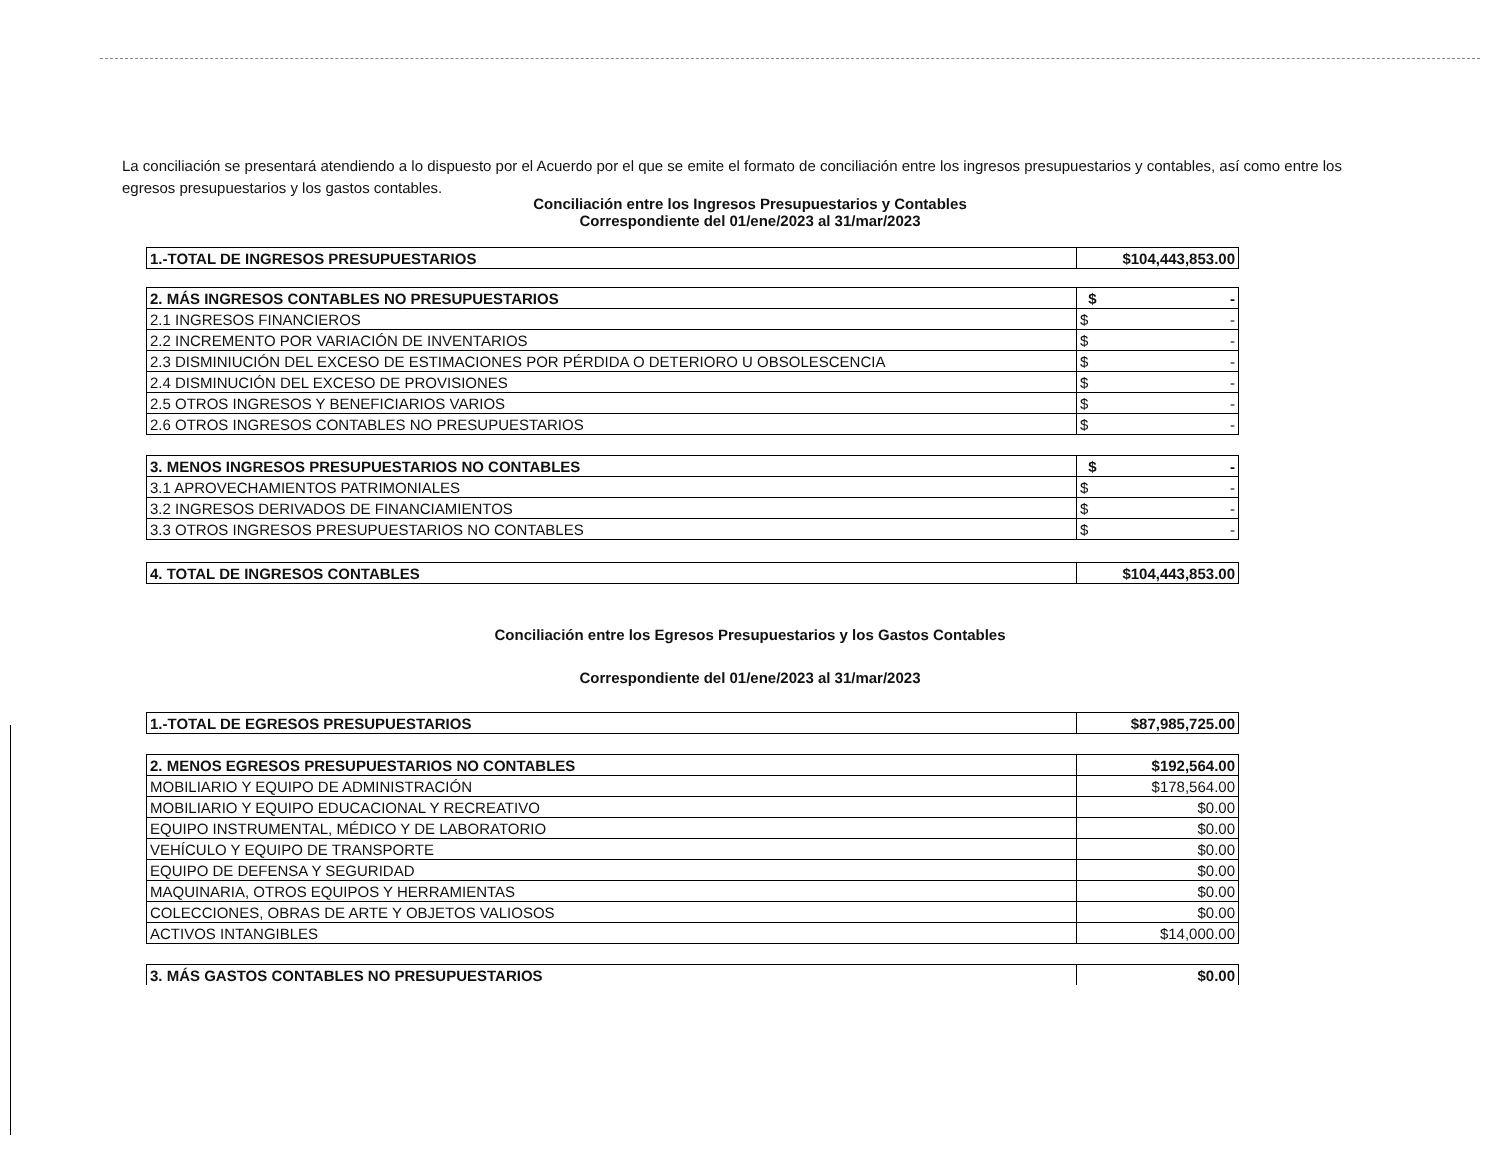La conciliación se presentará atendiendo a lo dispuesto por el Acuerdo por el que se emite el formato de conciliación entre los ingresos presupuestarios y contables, así como entre los egresos presupuestarios y los gastos contables.
Conciliación entre los Ingresos Presupuestarios y Contables
Correspondiente del 01/ene/2023 al 31/mar/2023
| 1.-TOTAL DE INGRESOS PRESUPUESTARIOS | $104,443,853.00 |
| 2. MÁS INGRESOS CONTABLES NO PRESUPUESTARIOS | $ - |
| 2.1 INGRESOS FINANCIEROS | $ - |
| 2.2 INCREMENTO POR VARIACIÓN DE INVENTARIOS | $ - |
| 2.3 DISMINIUCIÓN DEL EXCESO DE ESTIMACIONES POR PÉRDIDA O DETERIORO U OBSOLESCENCIA | $ - |
| 2.4 DISMINUCIÓN DEL EXCESO DE PROVISIONES | $ - |
| 2.5 OTROS INGRESOS Y BENEFICIARIOS VARIOS | $ - |
| 2.6 OTROS INGRESOS CONTABLES NO PRESUPUESTARIOS | $ - |
| 3. MENOS INGRESOS PRESUPUESTARIOS NO CONTABLES | $ - |
| 3.1 APROVECHAMIENTOS PATRIMONIALES | $ - |
| 3.2 INGRESOS DERIVADOS DE FINANCIAMIENTOS | $ - |
| 3.3 OTROS INGRESOS PRESUPUESTARIOS NO CONTABLES | $ - |
| 4. TOTAL DE INGRESOS CONTABLES | $104,443,853.00 |
Conciliación entre los Egresos Presupuestarios y los Gastos Contables
Correspondiente del 01/ene/2023 al 31/mar/2023
| 1.-TOTAL DE EGRESOS PRESUPUESTARIOS | $87,985,725.00 |
| 2. MENOS EGRESOS PRESUPUESTARIOS NO CONTABLES | $192,564.00 |
| MOBILIARIO Y EQUIPO DE ADMINISTRACIÓN | $178,564.00 |
| MOBILIARIO Y EQUIPO EDUCACIONAL Y RECREATIVO | $0.00 |
| EQUIPO INSTRUMENTAL, MÉDICO Y DE LABORATORIO | $0.00 |
| VEHÍCULO Y EQUIPO DE TRANSPORTE | $0.00 |
| EQUIPO DE DEFENSA Y SEGURIDAD | $0.00 |
| MAQUINARIA, OTROS EQUIPOS Y HERRAMIENTAS | $0.00 |
| COLECCIONES, OBRAS DE ARTE Y OBJETOS VALIOSOS | $0.00 |
| ACTIVOS INTANGIBLES | $14,000.00 |
| 3. MÁS GASTOS CONTABLES NO PRESUPUESTARIOS | $0.00 |